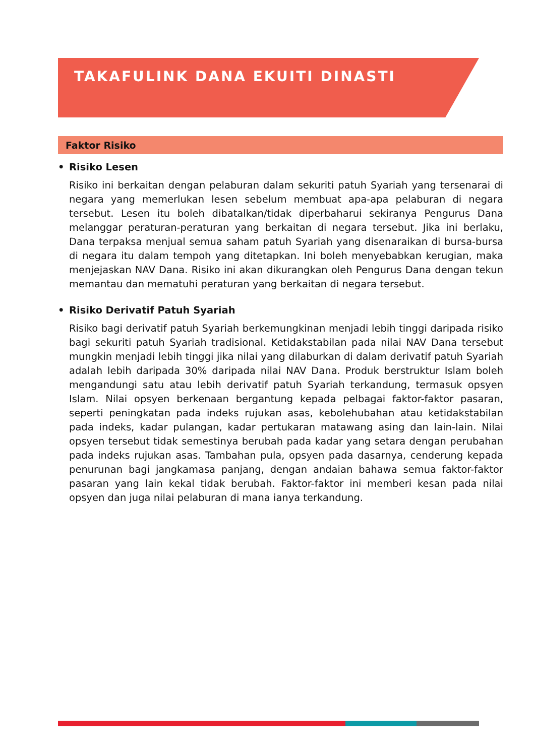TAKAFULINK DANA EKUITI DINASTI
Faktor Risiko
• Risiko Lesen
Risiko ini berkaitan dengan pelaburan dalam sekuriti patuh Syariah yang tersenarai di negara yang memerlukan lesen sebelum membuat apa-apa pelaburan di negara tersebut. Lesen itu boleh dibatalkan/tidak diperbaharui sekiranya Pengurus Dana melanggar peraturan-peraturan yang berkaitan di negara tersebut. Jika ini berlaku, Dana terpaksa menjual semua saham patuh Syariah yang disenaraikan di bursa-bursa di negara itu dalam tempoh yang ditetapkan. Ini boleh menyebabkan kerugian, maka menjejaskan NAV Dana. Risiko ini akan dikurangkan oleh Pengurus Dana dengan tekun memantau dan mematuhi peraturan yang berkaitan di negara tersebut.
• Risiko Derivatif Patuh Syariah
Risiko bagi derivatif patuh Syariah berkemungkinan menjadi lebih tinggi daripada risiko bagi sekuriti patuh Syariah tradisional. Ketidakstabilan pada nilai NAV Dana tersebut mungkin menjadi lebih tinggi jika nilai yang dilaburkan di dalam derivatif patuh Syariah adalah lebih daripada 30% daripada nilai NAV Dana. Produk berstruktur Islam boleh mengandungi satu atau lebih derivatif patuh Syariah terkandung, termasuk opsyen Islam. Nilai opsyen berkenaan bergantung kepada pelbagai faktor-faktor pasaran, seperti peningkatan pada indeks rujukan asas, kebolehubahan atau ketidakstabilan pada indeks, kadar pulangan, kadar pertukaran matawang asing dan lain-lain. Nilai opsyen tersebut tidak semestinya berubah pada kadar yang setara dengan perubahan pada indeks rujukan asas. Tambahan pula, opsyen pada dasarnya, cenderung kepada penurunan bagi jangkamasa panjang, dengan andaian bahawa semua faktor-faktor pasaran yang lain kekal tidak berubah. Faktor-faktor ini memberi kesan pada nilai opsyen dan juga nilai pelaburan di mana ianya terkandung.